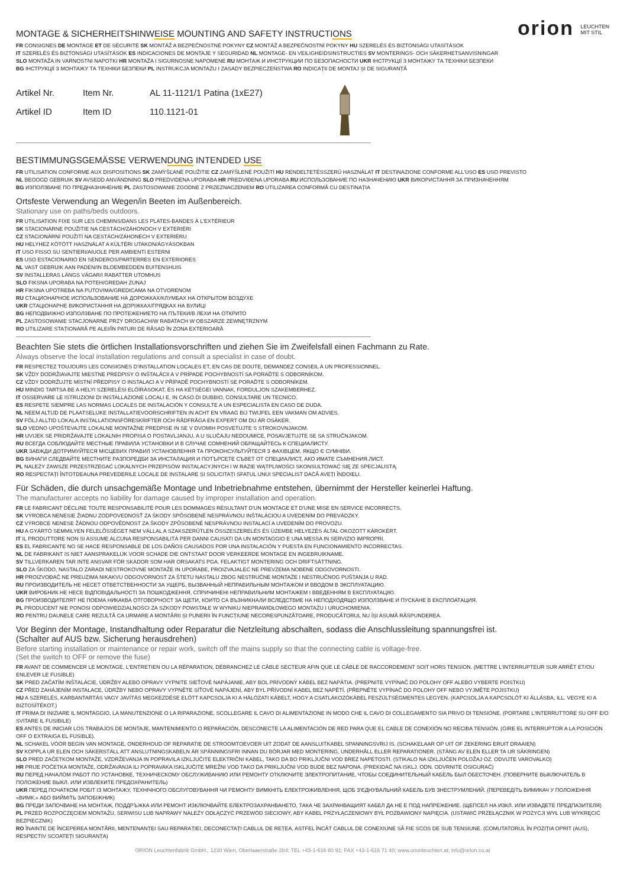orion LEUCHTEN
MIT STIL
MONTAGE & SICHERHEITSHINWEISE MOUNTING AND SAFETY INSTRUCTIONS
FR CONSIGNES DE MONTAGE ET DE SÉCURITÉ SK MONTÁŽ A BEZPEČNOSTNÉ POKYNY CZ MONTÁŽ A BEZPEČNOSTNÍ POKYNY HU SZERELÉS ÉS BIZTONSÁGI UTASÍTÁSOK
IT SZERELÉS ÉS BIZTONSÁGI UTASÍTÁSOK ES INDICACIONES DE MONTAJE Y SEGURIDAD NL MONTAGE- EN VEILIGHEIDSINSTRUCTIES SV MONTERINGS- OCH SÄKERHETSANVISNINGAR
SLO MONTAŽA IN VARNOSTNI NAPOTKI HR MONTAŽA I SIGURNOSNE NAPOMENE RU МОНТАЖ И ИНСТРУКЦИИ ПО БЕЗОПАСНОСТИ UKR ІНСТРУКЦІЇ З МОНТАЖУ ТА ТЕХНІКИ БЕЗПЕКИ
BG ІНСТРУКЦІЇ З МОНТАЖУ ТА ТЕХНІКИ БЕЗПЕКИ PL INSTRUKCJA MONTAŻU I ZASADY BEZPIECZEŃSTWA RO INDICAȚII DE MONTAJ ȘI DE SIGURANȚĂ
Artikel Nr.
Artikel ID
Item Nr.
Item ID
AL 11-1121/1 Patina (1xE27)
110.1121-01
BESTIMMUNGSGEMÄSSE VERWENDUNG INTENDED USE
FR UTILISATION CONFORME AUX DISPOSITIONS SK ZAMÝŠĽANÉ POUŽITIE CZ ZAMÝŠLENÉ POUŽITÍ HU RENDELTETÉSSZERŰ HASZNÁLAT IT DESTINAZIONE CONFORME ALL'USO ES USO PREVISTO
NL BEOOGD GEBRUIK SV AVSEDD ANVÄNDNING SLO PREDVIDENA UPORABA HR PREDVIĐENA UPORABA RU ИСПОЛЬЗОВАНИЕ ПО НАЗНАЧЕНИЮ UKR ВИКОРИСТАННЯ ЗА ПРИЗНАЧЕННЯМ
BG ИЗПОЛЗВАНЕ ПО ПРЕДНАЗНАЧЕНИЕ PL ZASTOSOWANIE ZGODNE Z PRZEZNACZENIEM RO UTILIZAREA CONFORMĂ CU DESTINAȚIA
Ortsfeste Verwendung an Wegen/in Beeten im Außenbereich.
Stationary use on paths/beds outdoors.
FR UTILISATION FIXE SUR LES CHEMINS/DANS LES PLATES-BANDES À L'EXTÉRIEUR
SK STACIONÁRNE POUŽITIE NA CESTÁCH/ZÁHONOCH V EXTERIÉRI
CZ STACIONÁRNÍ POUŽITÍ NA CESTÁCH/ZÁHONECH V EXTERIÉRU
HU HELYHEZ KÖTÖTT HASZNÁLAT A KÜLTÉRI UTAKON/ÁGYÁSOKBAN
IT USO FISSO SU SENTIERI/AIUOLE PER AMBIENTI ESTERNI
ES USO ESTACIONARIO EN SENDEROS/PARTERRES EN EXTERIORES
NL VAST GEBRUIK AAN PADEN/IN BLOEMBEDDEN BUITENSHUIS
SV INSTALLERAS LÄNGS VÄGAR/I RABATTER UTOMHUS
SLO FIKSNA UPORABA NA POTEH/GREDAH ZUNAJ
HR FIKSNA UPOTREBA NA PUTOVIMA/GREDICAMA NA OTVORENOM
RU СТАЦИОНАРНОЕ ИСПОЛЬЗОВАНИЕ НА ДОРОЖКАХ/КЛУМБАХ НА ОТКРЫТОМ ВОЗДУХЕ
UKR СТАЦІОНАРНЕ ВИКОРИСТАННЯ НА ДОРІЖКАХ/ГРЯДКАХ НА ВУЛИЦІ
BG НЕПОДВИЖНО ИЗПОЛЗВАНЕ ПО ПРОТЕЖЕНИЕТО НА ПЪТЕКИ/В ЛЕХИ НА ОТКРИТО
PL ZASTOSOWANIE STACJONARNE PRZY DROGACH/W RABATACH W OBSZARZE ZEWNĘTRZNYM
RO UTILIZARE STAȚIONARĂ PE ALEI/ÎN PATURI DE RĂSAD ÎN ZONA EXTERIOARĂ
Beachten Sie stets die örtlichen Installationsvorschriften und ziehen Sie im Zweifelsfall einen Fachmann zu Rate.
Always observe the local installation regulations and consult a specialist in case of doubt.
FR RESPECTEZ TOUJOURS LES CONSIGNES D'INSTALLATION LOCALES ET, EN CAS DE DOUTE, DEMANDEZ CONSEIL À UN PROFESSIONNEL.
SK VŽDY DODRŽIAVAJTE MIESTNE PREDPISY O INŠTALÁCII A V PRÍPADE POCHYBNOSTÍ SA PORAĎTE S ODBORNÍKOM.
CZ VŽDY DODRŽUJTE MÍSTNÍ PŘEDPISY O INSTALACI A V PŘÍPADĚ POCHYBNOSTÍ SE PORAĎTE S ODBORNÍKEM.
HU MINDIG TARTSA BE A HELYI SZERELÉSI ELŐÍRÁSOKAT, ÉS HA KÉTSÉGEI VANNAK, FORDULJON SZAKEMBERHEZ.
IT OSSERVARE LE ISTRUZIONI DI INSTALLAZIONE LOCALI E, IN CASO DI DUBBIO, CONSULTARE UN TECNICO.
ES RESPETE SIEMPRE LAS NORMAS LOCALES DE INSTALACIÓN Y CONSULTE A UN ESPECIALISTA EN CASO DE DUDA.
NL NEEM ALTIJD DE PLAATSELIJKE INSTALLATIEVOORSCHRIFTEN IN ACHT EN VRAAG BIJ TWIJFEL EEN VAKMAN OM ADVIES.
SV FÖLJ ALLTID LOKALA INSTALLATIONSFÖRESKRIFTER OCH RÅDFRÅGA EN EXPERT OM DU ÄR OSÄKER.
SLO VEDNO UPOŠTEVAJTE LOKALNE MONTAŽNE PREDPISE IN SE V DVOMIH POSVETUJTE S STROKOVNJAKOM.
HR UVIJEK SE PRIDRŽAVAJTE LOKALNIH PROPISA O POSTAVLJANJU, A U SLUČAJU NEDOUMICE, POSAVJETUJTE SE SA STRUČNJAKOM.
RU ВСЕГДА СОБЛЮДАЙТЕ МЕСТНЫЕ ПРАВИЛА УСТАНОВКИ И В СЛУЧАЕ СОМНЕНИЙ ОБРАЩАЙТЕСЬ К СПЕЦИАЛИСТУ.
UKR ЗАВЖДИ ДОТРИМУЙТЕСЯ МІСЦЕВИХ ПРАВИЛ УСТАНОВЛЕННЯ ТА ПРОКОНСУЛЬТУЙТЕСЯ З ФАХІВЦЕМ, ЯКЩО Є СУМНІВИ.
BG ВИНАГИ СЛЕДВАЙТЕ МЕСТНИТЕ РАЗПОРЕДБИ ЗА ИНСТАЛАЦИЯ И ПОТЪРСЕТЕ СЪВЕТ ОТ СПЕЦИАЛИСТ, АКО ИМАТЕ СЪМНЕНИЯ.ЛИСТ.
PL NALEŻY ZAWSZE PRZESTRZEGAĆ LOKALNYCH PRZEPISÓW INSTALACYJNYCH I W RAZIE WĄTPLIWOŚCI SKONSULTOWAĆ SIĘ ZE SPECJALISTĄ.
RO RESPECTAȚI ÎNTOTDEAUNA PREVEDERILE LOCALE DE INSTALARE ȘI SOLICITAȚI SFATUL UNUI SPECIALIST DACĂ AVEȚI ÎNDOIELI.
Für Schäden, die durch unsachgemäße Montage und Inbetriebnahme entstehen, übernimmt der Hersteller keinerlei Haftung.
The manufacturer accepts no liability for damage caused by improper installation and operation.
FR LE FABRICANT DÉCLINE TOUTE RESPONSABILITÉ POUR LES DOMMAGES RÉSULTANT D'UN MONTAGE ET D'UNE MISE EN SERVICE INCORRECTS.
SK VÝROBCA NENESIE ŽIADNU ZODPOVEDNOSŤ ZA ŠKODY SPÔSOBENÉ NESPRÁVNOU INŠTALÁCIOU A UVEDENÍM DO PREVÁDZKY.
CZ VÝROBCE NENESE ŽÁDNOU ODPOVĚDNOST ZA ŠKODY ZPŮSOBENÉ NESPRÁVNOU INSTALACÍ A UVEDENÍM DO PROVOZU.
HU A GYÁRTÓ SEMMILYEN FELELŐSSÉGET NEM VÁLLAL A SZAKSZERŰTLEN ÖSSZESZERELÉS ÉS ÜZEMBE HELYEZÉS ÁLTAL OKOZOTT KÁROKÉRT.
IT IL PRODUTTORE NON SI ASSUME ALCUNA RESPONSABILITÀ PER DANNI CAUSATI DA UN MONTAGGIO E UNA MESSA IN SERVIZIO IMPROPRI.
ES EL FABRICANTE NO SE HACE RESPONSABLE DE LOS DAÑOS CAUSADOS POR UNA INSTALACIÓN Y PUESTA EN FUNCIONAMIENTO INCORRECTAS.
NL DE FABRIKANT IS NIET AANSPRAKELIJK VOOR SCHADE DIE ONTSTAAT DOOR VERKEERDE MONTAGE EN INGEBRUIKNAME.
SV TILLVERKAREN TAR INTE ANSVAR FÖR SKADOR SOM HAR ORSAKATS PGA. FELAKTIGT MONTERING OCH DRIFTSÄTTNING.
SLO ZA ŠKODO, NASTALO ZARADI NESTROKOVNE MONTAŽE IN UPORABE, PROIZVAJALEC NE PREVZEMA NOBENE ODGOVORNOSTI.
HR PROIZVOĐAČ NE PREUZIMA NIKAKVU ODGOVORNOST ZA ŠTETU NASTALU ZBOG NESTRUČNE MONTAŽE I NESTRUČNOG PUŠTANJA U RAD.
RU ПРОИЗВОДИТЕЛЬ НЕ НЕСЕТ ОТВЕТСТВЕННОСТИ ЗА УЩЕРБ, ВЫЗВАННЫЙ НЕПРАВИЛЬНЫМ МОНТАЖОМ И ВВОДОМ В ЭКСПЛУАТАЦИЮ.
UKR ВИРОБНИК НЕ НЕСЕ ВІДПОВІДАЛЬНОСТІ ЗА ПОШКОДЖЕННЯ, СПРИЧИНЕНІ НЕПРАВИЛЬНИМ МОНТАЖЕМ І ВВЕДЕННЯМ В ЕКСПЛУАТАЦІЮ.
BG ПРОИЗВОДИТЕЛЯТ НЕ ПОЕМА НИКАКВА ОТГОВОРНОСТ ЗА ЩЕТИ, КОИТО СА ВЪЗНИКНАЛИ ВСЛЕДСТВИЕ НА НЕПОДХОДЯЩО ИЗПОЛЗВАНЕ И ПУСКАНЕ В ЕКСПЛОАТАЦИЯ.
PL PRODUCENT NIE PONOSI ODPOWIEDZIALNOŚCI ZA SZKODY POWSTAŁE W WYNIKU NIEPRAWIDŁOWEGO MONTAŻU I URUCHOMIENIA.
RO PENTRU DAUNELE CARE REZULTĂ CA URMARE A MONTĂRII ȘI PUNERII ÎN FUNCȚIUNE NECORESPUNZĂTOARE, PRODUCĂTORUL NU ÎȘI ASUMĂ RĂSPUNDEREA.
Vor Beginn der Montage, Instandhaltung oder Reparatur die Netzleitung abschalten, sodass die Anschlussleitung spannungsfrei ist.
(Schalter auf AUS bzw. Sicherung herausdrehen)
Before starting installation or maintenance or repair work, switch off the mains supply so that the connecting cable is voltage-free.
(Set the switch to OFF or remove the fuse)
FR AVANT DE COMMENCER LE MONTAGE, L'ENTRETIEN OU LA RÉPARATION, DÉBRANCHEZ LE CÂBLE SECTEUR AFIN QUE LE CÂBLE DE RACCORDEMENT SOIT HORS TENSION. (METTRE L'INTERRUPTEUR SUR ARRÊT ET/OU ENLEVER LE FUSIBLE)
SK PRED ZAČATÍM INŠTALÁCIE, ÚDRŽBY ALEBO OPRAVY VYPNITE SIEŤOVÉ NAPÁJANIE, ABY BOL PRÍVODNÝ KÁBEL BEZ NAPÄTIA. (PREPNITE VYPÍNAČ DO POLOHY OFF ALEBO VYBERTE POISTKU)
CZ PŘED ZAHÁJENÍM INSTALACE, ÚDRŽBY NEBO OPRAVY VYPNĚTE SÍŤOVÉ NAPÁJENÍ, ABY BYL PŘÍVODNÍ KABEL BEZ NAPĚTÍ. (PŘEPNĚTE VYPÍNAČ DO POLOHY OFF NEBO VYJMĚTE POJISTKU)
HU A SZERELÉS, KARBANTARTÁS VAGY JAVÍTÁS MEGKEZDÉSE ELŐTT KAPCSOLJA KI A HÁLÓZATI KÁBELT, HOGY A CSATLAKOZÓKÁBEL FESZÜLTSÉGMENTES LEGYEN. (KAPCSOLJA A KAPCSOLÓT KI ÁLLÁSBA, ILL. VEGYE KI A BIZTOSÍTÉKOT.)
IT PRIMA DI INIZIARE IL MONTAGGIO, LA MANUTENZIONE O LA RIPARAZIONE, SCOLLEGARE IL CAVO DI ALIMENTAZIONE IN MODO CHE IL CAVO DI COLLEGAMENTO SIA PRIVO DI TENSIONE. (PORTARE L'INTERRUTTORE SU OFF E/O SVITARE IL FUSIBILE)
ES ANTES DE INICIAR LOS TRABAJOS DE MONTAJE, MANTENIMIENTO O REPARACIÓN, DESCONECTE LA ALIMENTACIÓN DE RED PARA QUE EL CABLE DE CONEXIÓN NO RECIBA TENSIÓN. (GIRE EL INTERRUPTOR A LA POSICIÓN OFF O EXTRAIGA EL FUSIBLE).
NL SCHAKEL VÓÓR BEGIN VAN MONTAGE, ONDERHOUD OF REPARATIE DE STROOMTOEVOER UIT ZODAT DE AANSLUITKABEL SPANNINGSVRIJ IS. (SCHAKELAAR OP UIT OF ZEKERING ERUIT DRAAIEN)
SV KOPPLA UR ELEN OCH SÄKERSTÄLL ATT ANSLUTNINGSKABELN ÄR SPÄNNINGSFRI INNAN DU BÖRJAR MED MONTERING, UNDERHÅLL ELLER REPARATIONER. (STÄNG AV ELEN ELLER TA UR SÄKRINGEN)
SLO PRED ZAČETKOM MONTAŽE, VZDRŽEVANJA IN POPRAVILA IZKLJUČITE ELEKTRIČNI KABEL, TAKO DA BO PRIKLJUČNI VOD BREZ NAPETOSTI. (STIKALO NA IZKLJUČEN POLOŽAJ OZ. ODVIJTE VAROVALKO)
HR PRIJE POČETKA MONTAŽE, ODRŽAVANJA ILI POPRAVAKA ISKLJUČITE MREŽNI VOD TAKO DA PRIKLJUČNI VOD BUDE BEZ NAPONA. (PREKIDAČ NA ISKLJ. ODN. ODVRNITE OSIGURAČ)
RU ПЕРЕД НАЧАЛОМ РАБОТ ПО УСТАНОВКЕ, ТЕХНИЧЕСКОМУ ОБСЛУЖИВАНИЮ ИЛИ РЕМОНТУ ОТКЛЮЧИТЕ ЭЛЕКТРОПИТАНИЕ, ЧТОБЫ СОЕДИНИТЕЛЬНЫЙ КАБЕЛЬ БЫЛ ОБЕСТОЧЕН. (ПОВЕРНИТЕ ВЫКЛЮЧАТЕЛЬ В ПОЛОЖЕНИЕ ВЫКЛ. ИЛИ ИЗВЛЕКИТЕ ПРЕДОХРАНИТЕЛЬ)
UKR ПЕРЕД ПОЧАТКОМ РОБІТ ІЗ МОНТАЖУ, ТЕХНІЧНОГО ОБСЛУГОВУВАННЯ ЧИ РЕМОНТУ ВИМКНІТЬ ЕЛЕКТРОЖИВЛЕННЯ, ЩОБ З'ЄДНУВАЛЬНИЙ КАБЕЛЬ БУВ ЗНЕСТРУМЛЕНИЙ. (ПЕРЕВЕДІТЬ ВИМИКАЧ У ПОЛОЖЕННЯ «ВИМК.» АБО ВИЙМІТЬ ЗАПОБІЖНИК)
BG ПРЕДИ ЗАПОЧВАНЕ НА МОНТАЖ, ПОДДРЪЖКА ИЛИ РЕМОНТ ИЗКЛЮЧВАЙТЕ ЕЛЕКТРОЗАХРАНВАНЕТО, ТАКА ЧЕ ЗАХРАНВАЩИЯТ КАБЕЛ ДА НЕ Е ПОД НАПРЕЖЕНИЕ. (ЩЕПСЕЛ НА ИЗКЛ. ИЛИ ИЗВАДЕТЕ ПРЕДПАЗИТЕЛЯ)
PL PRZED ROZPOCZĘCIEM MONTAŻU, SERWISU LUB NAPRAWY NALEŻY ODŁĄCZYĆ PRZEWÓD SIECIOWY, ABY KABEL PRZYŁĄCZENIOWY BYŁ POZBAWIONY NAPIĘCIA. (USTAWIĆ PRZEŁĄCZNIK W POZYCJI WYŁ LUB WYKRĘCIĆ BEZPIECZNIK)
RO ÎNAINTE DE ÎNCEPEREA MONTĂRII, MENTENANȚEI SAU REPARAȚIEI, DECONECTAȚI CABLUL DE REȚEA, ASTFEL ÎNCÂT CABLUL DE CONEXIUNE SĂ FIE SCOS DE SUB TENSIUNE. (COMUTATORUL ÎN POZIȚIA OPRIT (AUS), RESPECTIV SCOATEȚI SIGURANȚA)
ORION Leuchtenfabrik GmbH., 1230 Wien, Oberlaaerstraße 284; TEL +43-1-616 80 91; FAX +43-1-616 71 40; www.orionleuchten.at; info@orion.co.at